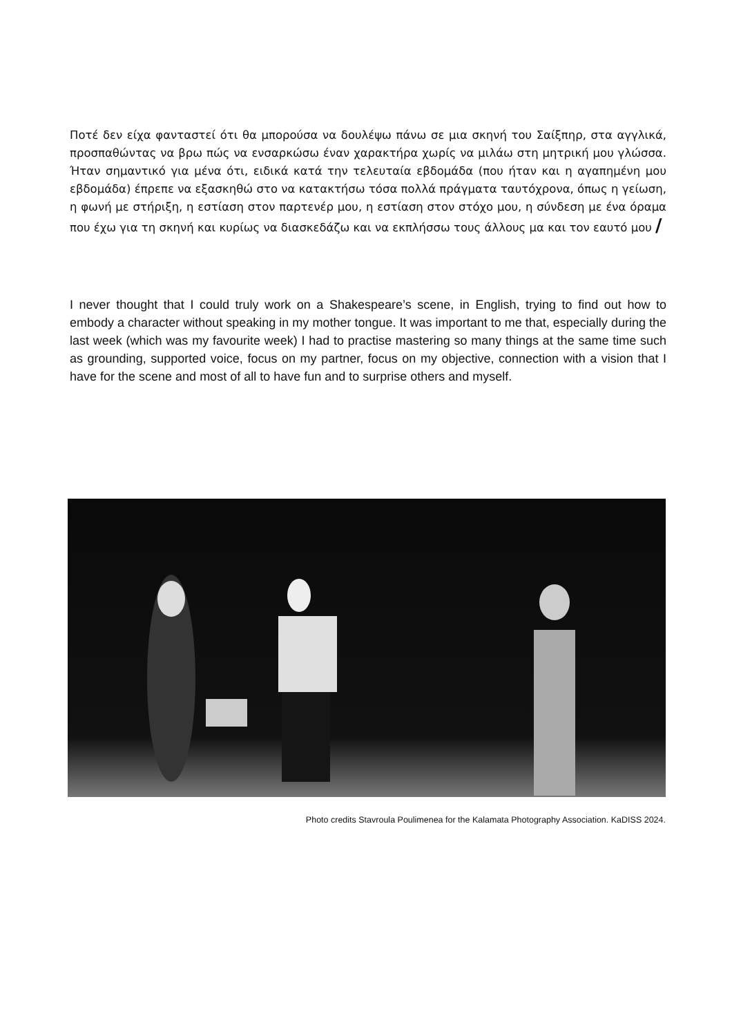Ποτέ δεν είχα φανταστεί ότι θα μπορούσα να δουλέψω πάνω σε μια σκηνή του Σαίξπηρ, στα αγγλικά, προσπαθώντας να βρω πώς να ενσαρκώσω έναν χαρακτήρα χωρίς να μιλάω στη μητρική μου γλώσσα. Ήταν σημαντικό για μένα ότι, ειδικά κατά την τελευταία εβδομάδα (που ήταν και η αγαπημένη μου εβδομάδα) έπρεπε να εξασκηθώ στο να κατακτήσω τόσα πολλά πράγματα ταυτόχρονα, όπως η γείωση, η φωνή με στήριξη, η εστίαση στον παρτενέρ μου, η εστίαση στον στόχο μου, η σύνδεση με ένα όραμα που έχω για τη σκηνή και κυρίως να διασκεδάζω και να εκπλήσσω τους άλλους μα και τον εαυτό μου /
I never thought that I could truly work on a Shakespeare’s scene, in English, trying to find out how to embody a character without speaking in my mother tongue. It was important to me that, especially during the last week (which was my favourite week) I had to practise mastering so many things at the same time such as grounding, supported voice, focus on my partner, focus on my objective, connection with a vision that I have for the scene and most of all to have fun and to surprise others and myself.
Photo credits Stavroula Poulimenea for the Kalamata Photography Association. KaDISS 2024.